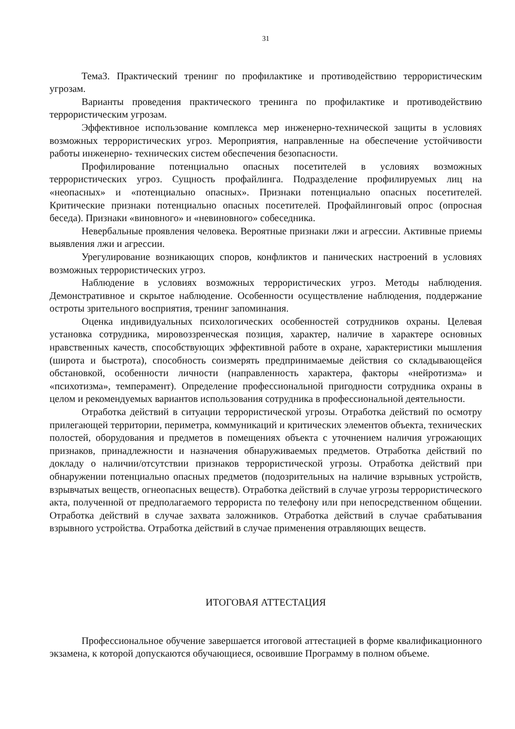31
Тема3. Практический тренинг по профилактике и противодействию террористическим угрозам.
Варианты проведения практического тренинга по профилактике и противодействию террористическим угрозам.
Эффективное использование комплекса мер инженерно-технической защиты в условиях возможных террористических угроз. Мероприятия, направленные на обеспечение устойчивости работы инженерно- технических систем обеспечения безопасности.
Профилирование потенциально опасных посетителей в условиях возможных террористических угроз. Сущность профайлинга. Подразделение профилируемых лиц на «неопасных» и «потенциально опасных». Признаки потенциально опасных посетителей. Критические признаки потенциально опасных посетителей. Профайлинговый опрос (опросная беседа). Признаки «виновного» и «невиновного» собеседника.
Невербальные проявления человека. Вероятные признаки лжи и агрессии. Активные приемы выявления лжи и агрессии.
Урегулирование возникающих споров, конфликтов и панических настроений в условиях возможных террористических угроз.
Наблюдение в условиях возможных террористических угроз. Методы наблюдения. Демонстративное и скрытое наблюдение. Особенности осуществление наблюдения, поддержание остроты зрительного восприятия, тренинг запоминания.
Оценка индивидуальных психологических особенностей сотрудников охраны. Целевая установка сотрудника, мировоззренческая позиция, характер, наличие в характере основных нравственных качеств, способствующих эффективной работе в охране, характеристики мышления (широта и быстрота), способность соизмерять предпринимаемые действия со складывающейся обстановкой, особенности личности (направленность характера, факторы «нейротизма» и «психотизма», темперамент). Определение профессиональной пригодности сотрудника охраны в целом и рекомендуемых вариантов использования сотрудника в профессиональной деятельности.
Отработка действий в ситуации террористической угрозы. Отработка действий по осмотру прилегающей территории, периметра, коммуникаций и критических элементов объекта, технических полостей, оборудования и предметов в помещениях объекта с уточнением наличия угрожающих признаков, принадлежности и назначения обнаруживаемых предметов. Отработка действий по докладу о наличии/отсутствии признаков террористической угрозы. Отработка действий при обнаружении потенциально опасных предметов (подозрительных на наличие взрывных устройств, взрывчатых веществ, огнеопасных веществ). Отработка действий в случае угрозы террористического акта, полученной от предполагаемого террориста по телефону или при непосредственном общении. Отработка действий в случае захвата заложников. Отработка действий в случае срабатывания взрывного устройства. Отработка действий в случае применения отравляющих веществ.
ИТОГОВАЯ АТТЕСТАЦИЯ
Профессиональное обучение завершается итоговой аттестацией в форме квалификационного экзамена, к которой допускаются обучающиеся, освоившие Программу в полном объеме.